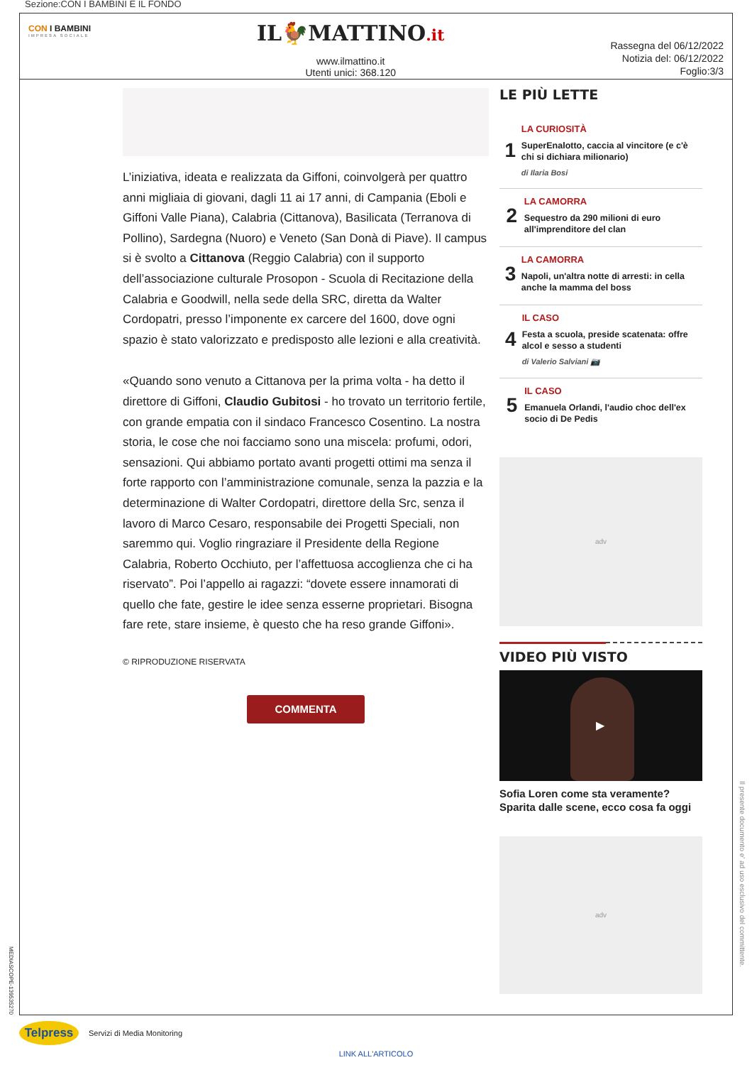Sezione:CON I BAMBINI E IL FONDO
CON I BAMBINI
IMPRESA SOCIALE
IL🐓MATTINO.it
www.ilmattino.it
Utenti unici: 368.120
Rassegna del 06/12/2022
Notizia del: 06/12/2022
Foglio:3/3
MEDIASCOPE-139535270
L’iniziativa, ideata e realizzata da Giffoni, coinvolgerà per quattro anni migliaia di giovani, dagli 11 ai 17 anni, di Campania (Eboli e Giffoni Valle Piana), Calabria (Cittanova), Basilicata (Terranova di Pollino), Sardegna (Nuoro) e Veneto (San Donà di Piave). Il campus si è svolto a Cittanova (Reggio Calabria) con il supporto dell’associazione culturale Prosopon - Scuola di Recitazione della Calabria e Goodwill, nella sede della SRC, diretta da Walter Cordopatri, presso l’imponente ex carcere del 1600, dove ogni spazio è stato valorizzato e predisposto alle lezioni e alla creatività.
«Quando sono venuto a Cittanova per la prima volta - ha detto il direttore di Giffoni, Claudio Gubitosi - ho trovato un territorio fertile, con grande empatia con il sindaco Francesco Cosentino. La nostra storia, le cose che noi facciamo sono una miscela: profumi, odori, sensazioni. Qui abbiamo portato avanti progetti ottimi ma senza il forte rapporto con l’amministrazione comunale, senza la pazzia e la determinazione di Walter Cordopatri, direttore della Src, senza il lavoro di Marco Cesaro, responsabile dei Progetti Speciali, non saremmo qui. Voglio ringraziare il Presidente della Regione Calabria, Roberto Occhiuto, per l’affettuosa accoglienza che ci ha riservato”. Poi l’appello ai ragazzi: “dovete essere innamorati di quello che fate, gestire le idee senza esserne proprietari. Bisogna fare rete, stare insieme, è questo che ha reso grande Giffoni».
© RIPRODUZIONE RISERVATA
COMMENTA
LE PIÙ LETTE
1
LA CURIOSITÀ
SuperEnalotto, caccia al vincitore (e c'è chi si dichiara milionario)
di Ilaria Bosi
2
LA CAMORRA
Sequestro da 290 milioni di euro all'imprenditore del clan
3
LA CAMORRA
Napoli, un'altra notte di arresti: in cella anche la mamma del boss
4
IL CASO
Festa a scuola, preside scatenata: offre alcol e sesso a studenti
di Valerio Salviani 📷
5
IL CASO
Emanuela Orlandi, l'audio choc dell'ex socio di De Pedis
adv
VIDEO PIÙ VISTO
▶
Sofia Loren come sta veramente? Sparita dalle scene, ecco cosa fa oggi
adv
Il presente documento e' ad uso esclusivo del committente.
Telpress
Servizi di Media Monitoring
LINK ALL'ARTICOLO